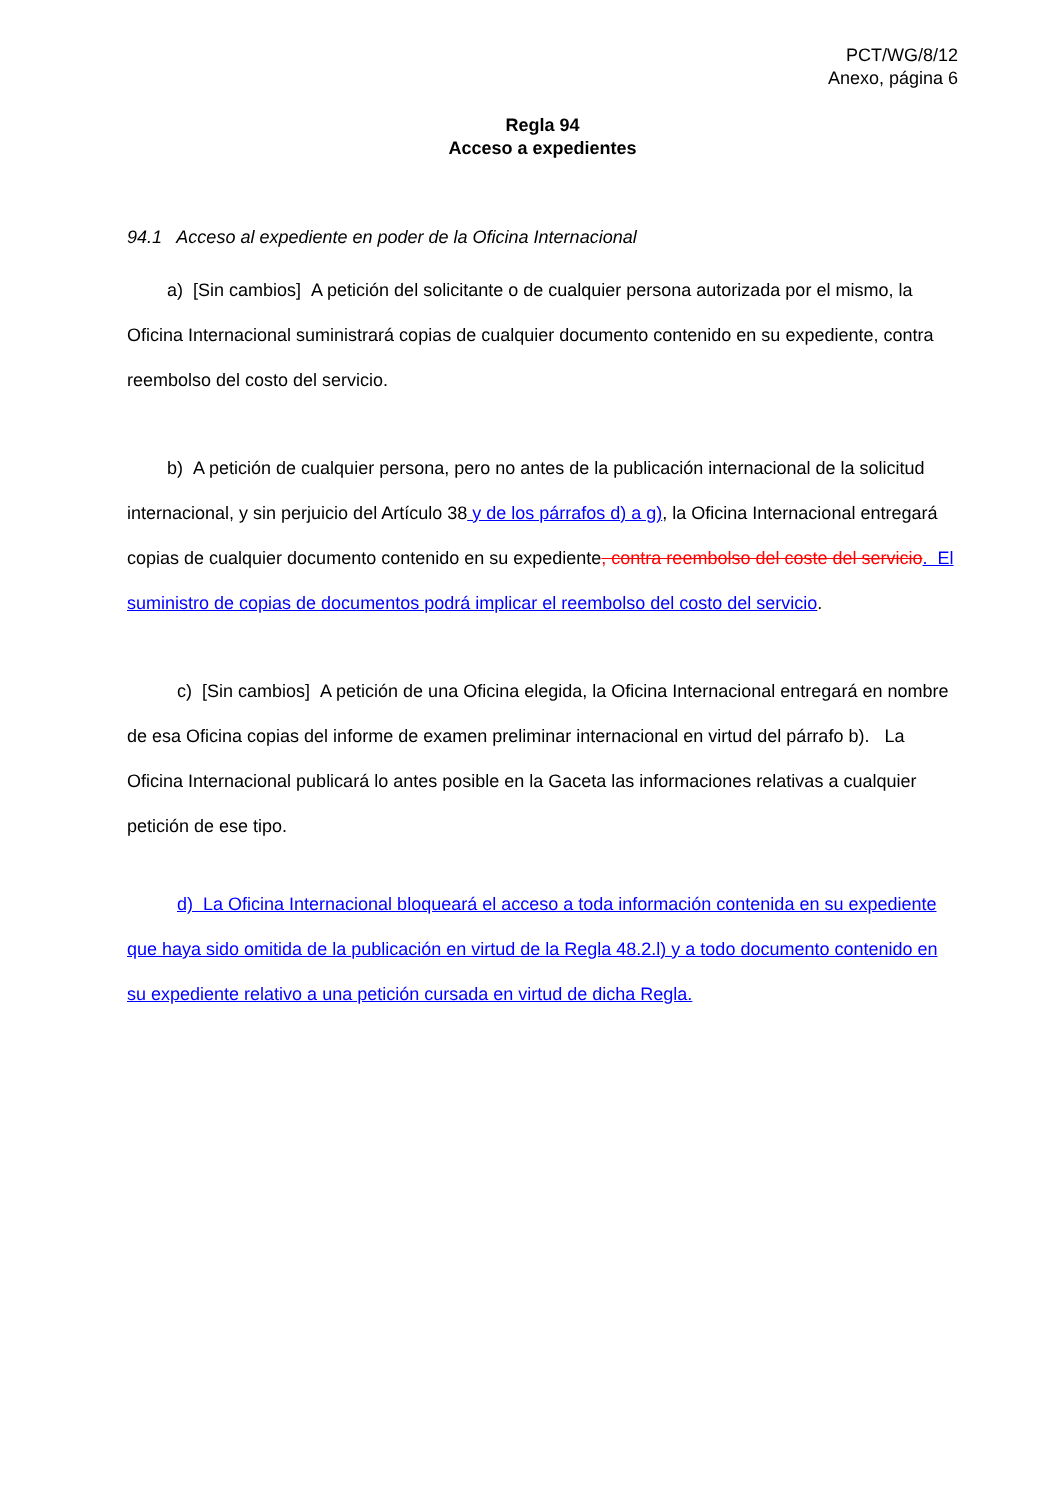PCT/WG/8/12
Anexo, página 6
Regla 94
Acceso a expedientes
94.1 Acceso al expediente en poder de la Oficina Internacional
a) [Sin cambios] A petición del solicitante o de cualquier persona autorizada por el mismo, la Oficina Internacional suministrará copias de cualquier documento contenido en su expediente, contra reembolso del costo del servicio.
b) A petición de cualquier persona, pero no antes de la publicación internacional de la solicitud internacional, y sin perjuicio del Artículo 38 y de los párrafos d) a g), la Oficina Internacional entregará copias de cualquier documento contenido en su expediente, contra reembolso del coste del servicio. El suministro de copias de documentos podrá implicar el reembolso del costo del servicio.
c) [Sin cambios] A petición de una Oficina elegida, la Oficina Internacional entregará en nombre de esa Oficina copias del informe de examen preliminar internacional en virtud del párrafo b). La Oficina Internacional publicará lo antes posible en la Gaceta las informaciones relativas a cualquier petición de ese tipo.
d) La Oficina Internacional bloqueará el acceso a toda información contenida en su expediente que haya sido omitida de la publicación en virtud de la Regla 48.2.l) y a todo documento contenido en su expediente relativo a una petición cursada en virtud de dicha Regla.